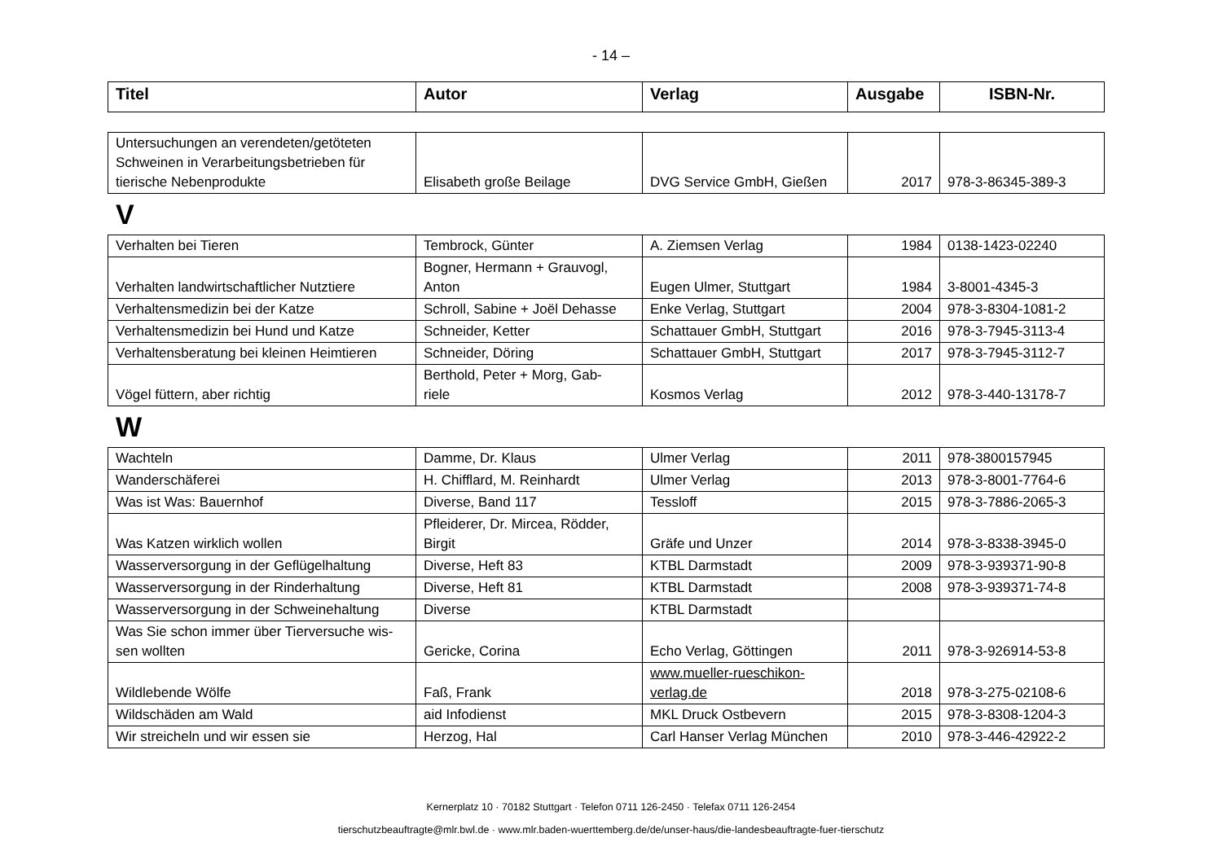- 14 –
| Titel | Autor | Verlag | Ausgabe | ISBN-Nr. |
| --- | --- | --- | --- | --- |
| Untersuchungen an verendeten/getöteten Schweinen in Verarbeitungsbetrieben für tierische Nebenprodukte | Elisabeth große Beilage | DVG Service GmbH, Gießen | 2017 | 978-3-86345-389-3 |
V
| Verhalten bei Tieren | Tembrock, Günter | A. Ziemsen Verlag | 1984 | 0138-1423-02240 |
| Verhalten landwirtschaftlicher Nutztiere | Bogner, Hermann + Grauvogl, Anton | Eugen Ulmer, Stuttgart | 1984 | 3-8001-4345-3 |
| Verhaltensmedizin bei der Katze | Schroll, Sabine + Joël Dehasse | Enke Verlag, Stuttgart | 2004 | 978-3-8304-1081-2 |
| Verhaltensmedizin bei Hund und Katze | Schneider, Ketter | Schattauer GmbH, Stuttgart | 2016 | 978-3-7945-3113-4 |
| Verhaltensberatung bei kleinen Heimtieren | Schneider, Döring | Schattauer GmbH, Stuttgart | 2017 | 978-3-7945-3112-7 |
| Vögel füttern, aber richtig | Berthold, Peter + Morg, Gab- riele | Kosmos Verlag | 2012 | 978-3-440-13178-7 |
W
| Wachteln | Damme, Dr. Klaus | Ulmer Verlag | 2011 | 978-3800157945 |
| Wanderschäferei | H. Chifflard, M. Reinhardt | Ulmer Verlag | 2013 | 978-3-8001-7764-6 |
| Was ist Was: Bauernhof | Diverse, Band 117 | Tessloff | 2015 | 978-3-7886-2065-3 |
| Was Katzen wirklich wollen | Pfleiderer, Dr. Mircea, Rödder, Birgit | Gräfe und Unzer | 2014 | 978-3-8338-3945-0 |
| Wasserversorgung in der Geflügelhaltung | Diverse, Heft 83 | KTBL Darmstadt | 2009 | 978-3-939371-90-8 |
| Wasserversorgung in der Rinderhaltung | Diverse, Heft 81 | KTBL Darmstadt | 2008 | 978-3-939371-74-8 |
| Wasserversorgung in der Schweinehaltung | Diverse | KTBL Darmstadt | | |
| Was Sie schon immer über Tierversuche wis- sen wollten | Gericke, Corina | Echo Verlag, Göttingen | 2011 | 978-3-926914-53-8 |
| Wildlebende Wölfe | Faß, Frank | www.mueller-rueschikon- verlag.de | 2018 | 978-3-275-02108-6 |
| Wildschäden am Wald | aid Infodienst | MKL Druck Ostbevern | 2015 | 978-3-8308-1204-3 |
| Wir streicheln und wir essen sie | Herzog, Hal | Carl Hanser Verlag München | 2010 | 978-3-446-42922-2 |
Kernerplatz 10 · 70182 Stuttgart · Telefon 0711 126-2450 · Telefax 0711 126-2454
tierschutzbeauftragte@mlr.bwl.de · www.mlr.baden-wuerttemberg.de/de/unser-haus/die-landesbeauftragte-fuer-tierschutz